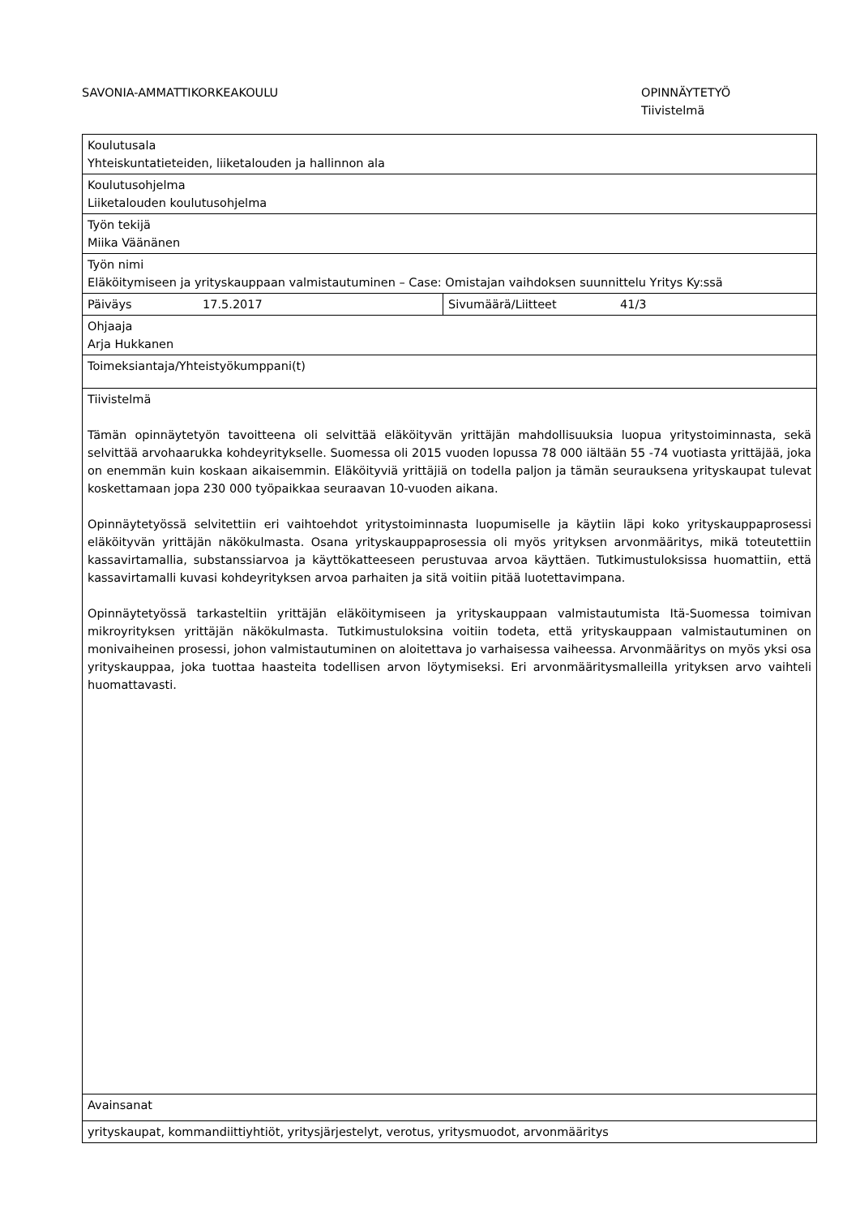SAVONIA-AMMATTIKORKEAKOULU OPINNÄYTETYÖ
Tiivistelmä
| Koulutusala Yhteiskuntatieteiden, liiketalouden ja hallinnon ala | | | |
| Koulutusohjelma Liiketalouden koulutusohjelma | | | |
| Työn tekijä Miika Väänänen | | | |
| Työn nimi Eläköitymiseen ja yrityskauppaan valmistautuminen – Case: Omistajan vaihdoksen suunnittelu Yritys Ky:ssä | | | |
| Päiväys | 17.5.2017 | Sivumäärä/Liitteet | 41/3 |
| Ohjaaja Arja Hukkanen | | | |
| Toimeksiantaja/Yhteistyökumppani(t) | | | |
| Tiivistelmä Tämän opinnäytetyön tavoitteena oli selvittää eläköityvän yrittäjän mahdollisuuksia luopua yritystoiminnasta, sekä selvittää arvohaarukka kohdeyritykselle. Suomessa oli 2015 vuoden lopussa 78 000 iältään 55 -74 vuotiasta yrittäjää, joka on enemmän kuin koskaan aikaisemmin. Eläköityviä yrittäjiä on todella paljon ja tämän seurauksena yrityskaupat tulevat koskettamaan jopa 230 000 työpaikkaa seuraavan 10-vuoden aikana. Opinnäytetyössä selvitettiin eri vaihtoehdot yritystoiminnasta luopumiselle ja käytiin läpi koko yrityskauppaprosessi eläköityvän yrittäjän näkökulmasta. Osana yrityskauppaprosessia oli myös yrityksen arvonmääritys, mikä toteutettiin kassavirtamallia, substanssiarvoa ja käyttökatteeseen perustuvaa arvoa käyttäen. Tutkimustuloksissa huomattiin, että kassavirtamalli kuvasi kohdeyrityksen arvoa parhaiten ja sitä voitiin pitää luotettavimpana. Opinnäytetyössä tarkasteltiin yrittäjän eläköitymiseen ja yrityskauppaan valmistautumista Itä-Suomessa toimivan mikroyrityksen yrittäjän näkökulmasta. Tutkimustuloksina voitiin todeta, että yrityskauppaan valmistautuminen on monivaiheinen prosessi, johon valmistautuminen on aloitettava jo varhaisessa vaiheessa. Arvonmääritys on myös yksi osa yrityskauppaa, joka tuottaa haasteita todellisen arvon löytymiseksi. Eri arvonmääritysmalleilla yrityksen arvo vaihteli huomattavasti. | | | |
| Avainsanat | | | |
| yrityskaupat, kommandiittiyhtiöt, yritysjärjestelyt, verotus, yritysmuodot, arvonmääritys | | | |